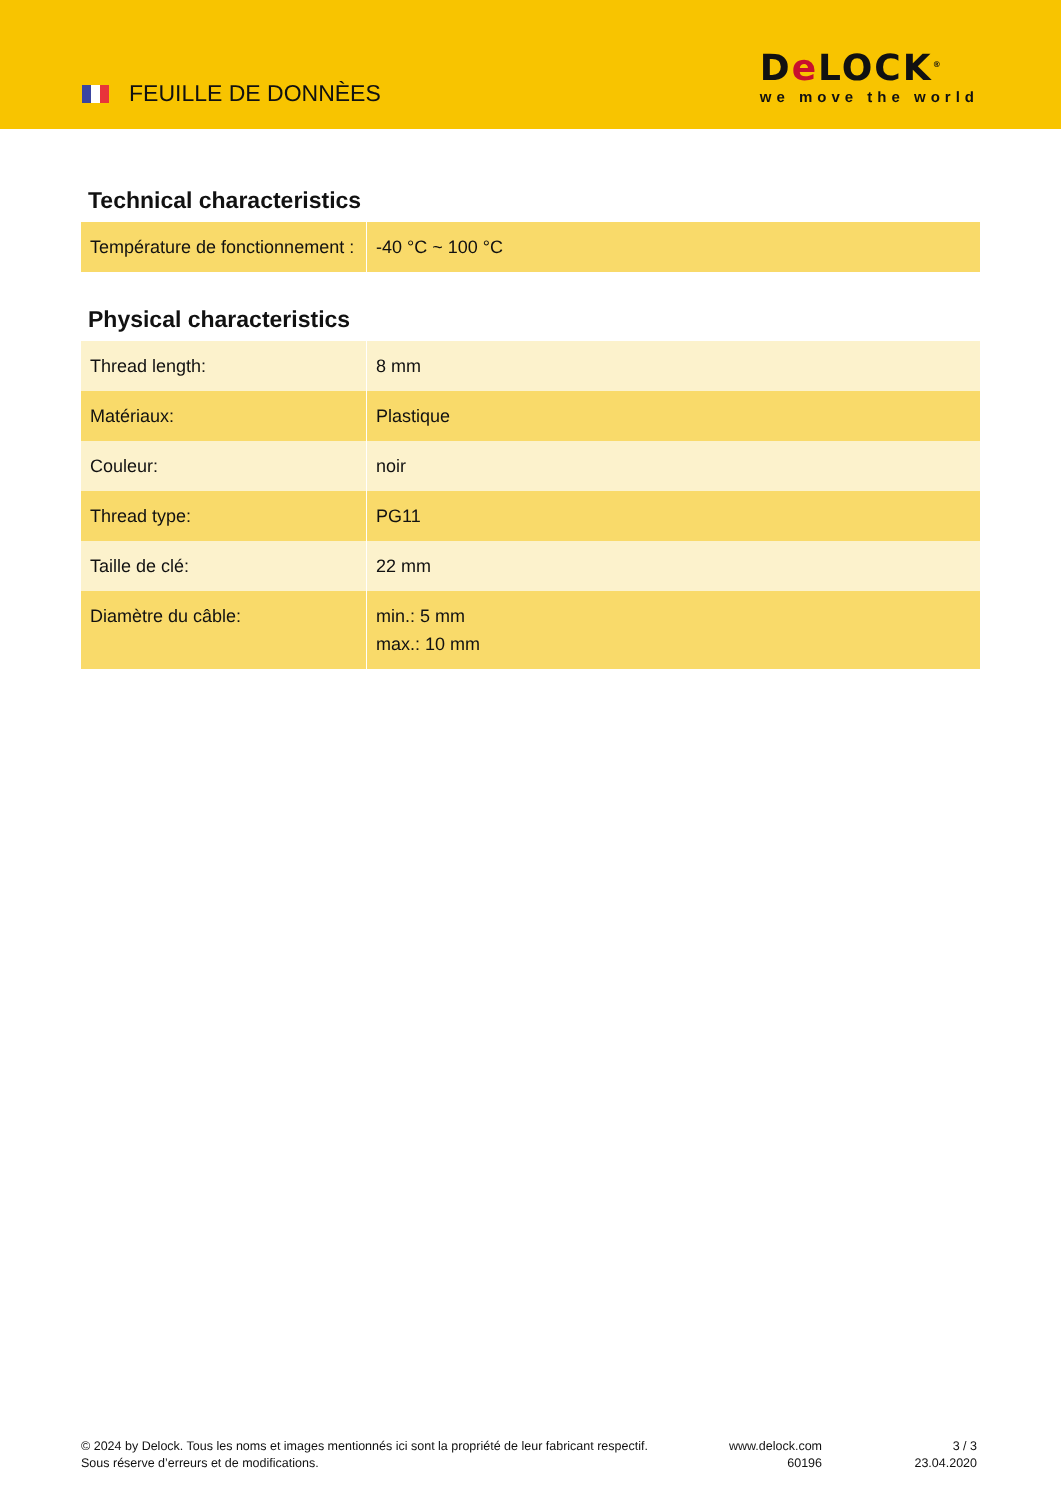FEUILLE DE DONNÈES
De LOCK<sup>®</sup>
we move the world
Technical characteristics
| Température de fonctionnement : | -40 °C ~ 100 °C |
Physical characteristics
| Thread length: | 8 mm |
| Matériaux: | Plastique |
| Couleur: | noir |
| Thread type: | PG11 |
| Taille de clé: | 22 mm |
| Diamètre du câble: | min.: 5 mm max.: 10 mm |
© 2024 by Delock. Tous les noms et images mentionnés ici sont la propriété de leur fabricant respectif.
Sous réserve d’erreurs et de modifications.
www.delock.com
60196
3 / 3
23.04.2020